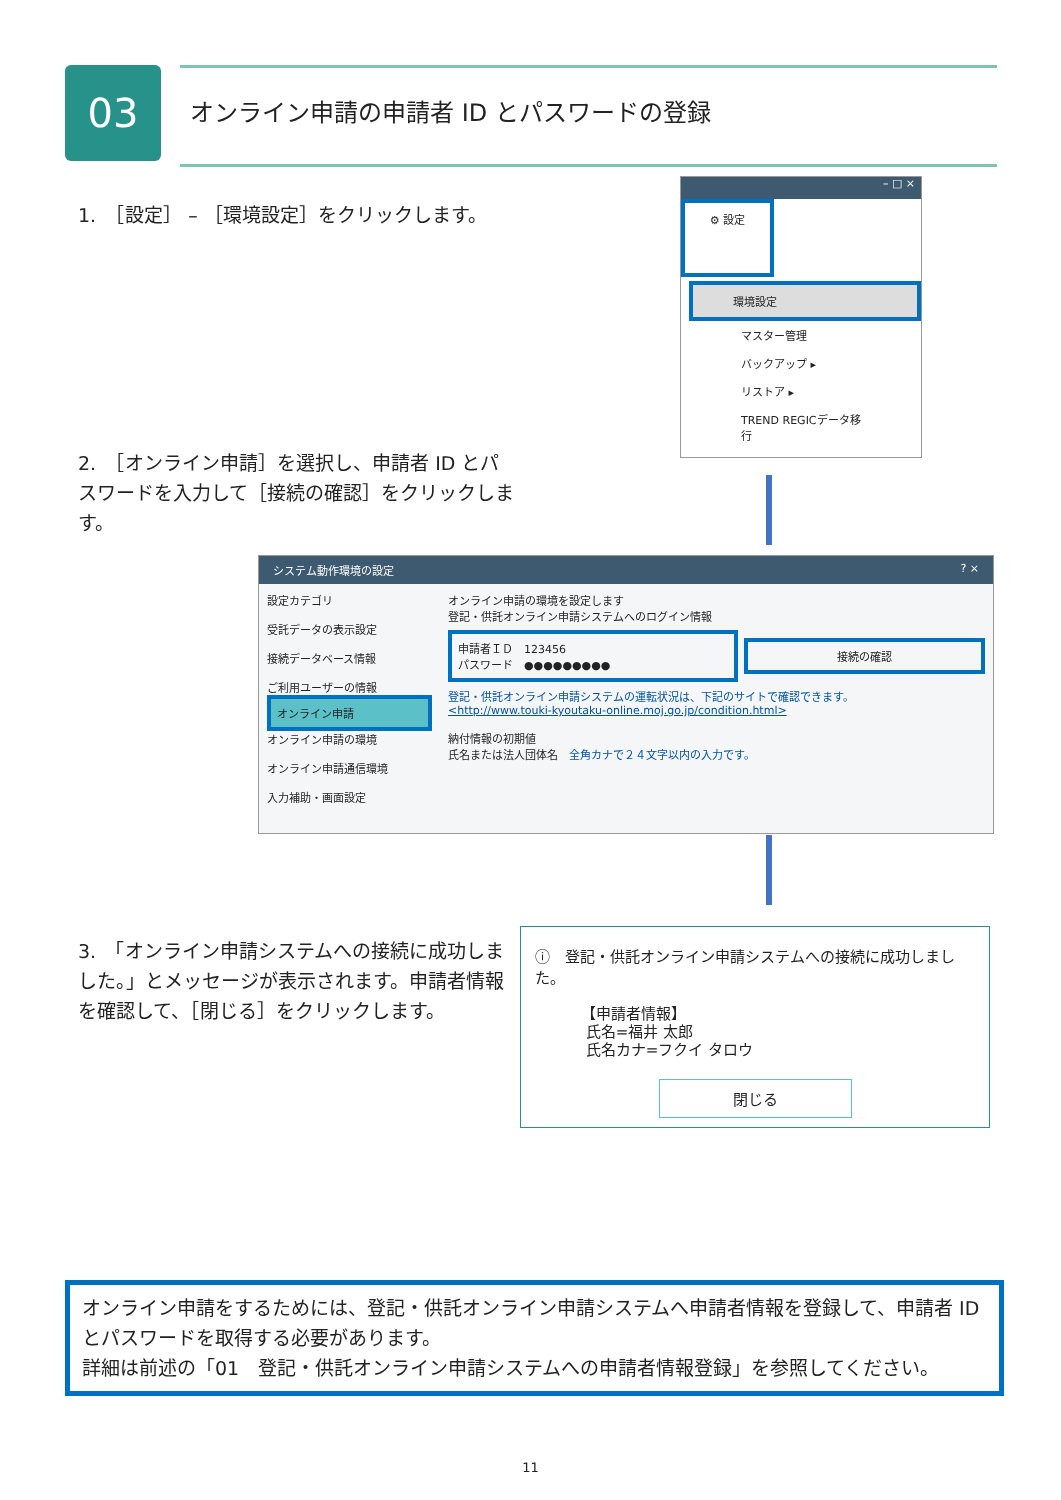03
オンライン申請の申請者 ID とパスワードの登録
1.　［設定］ – ［環境設定］をクリックします。
– □ ×
⚙ 設定
環境設定
マスター管理
バックアップ ▸
リストア ▸
TREND REGICデータ移行
2.　［オンライン申請］を選択し、申請者 ID とパスワードを入力して［接続の確認］をクリックします。
システム動作環境の設定 ? ×
設定カテゴリ
受託データの表示設定
接続データベース情報
ご利用ユーザーの情報
オンライン申請
オンライン申請の環境
オンライン申請通信環境
入力補助・画面設定
オンライン申請の環境を設定します
登記・供託オンライン申請システムへのログイン情報
申請者ＩＤ　123456
パスワード　●●●●●●●●●
接続の確認
登記・供託オンライン申請システムの運転状況は、下記のサイトで確認できます。
<http://www.touki-kyoutaku-online.moj.go.jp/condition.html>
納付情報の初期値
氏名または法人団体名　全角カナで２４文字以内の入力です。
3.　「オンライン申請システムへの接続に成功しました。」とメッセージが表示されます。申請者情報を確認して、［閉じる］をクリックします。
ⓘ　登記・供託オンライン申請システムへの接続に成功しました。
【申請者情報】
氏名=福井 太郎
氏名カナ=フクイ タロウ
閉じる
オンライン申請をするためには、登記・供託オンライン申請システムへ申請者情報を登録して、申請者 ID とパスワードを取得する必要があります。
詳細は前述の「01　登記・供託オンライン申請システムへの申請者情報登録」を参照してください。
11